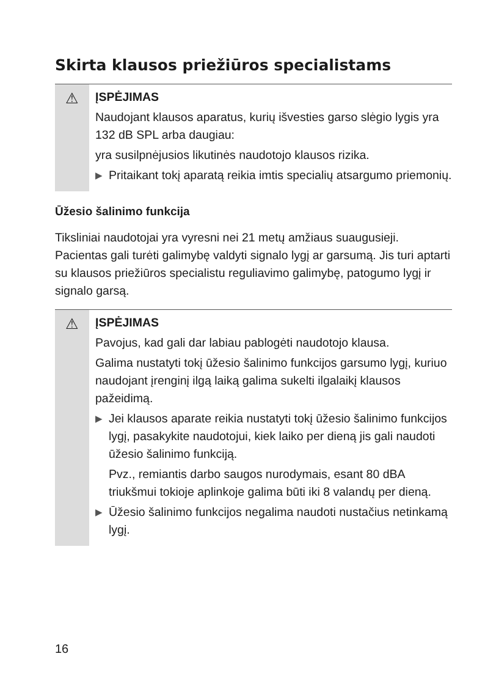Skirta klausos priežiūros specialistams
⚠
ĮSPĖJIMAS
Naudojant klausos aparatus, kurių išvesties garso slėgio lygis yra 132 dB SPL arba daugiau:
yra susilpnėjusios likutinės naudotojo klausos rizika.
▶ Pritaikant tokį aparatą reikia imtis specialių atsargumo priemonių.
Ūžesio šalinimo funkcija
Tiksliniai naudotojai yra vyresni nei 21 metų amžiaus suaugusieji. Pacientas gali turėti galimybę valdyti signalo lygį ar garsumą. Jis turi aptarti su klausos priežiūros specialistu reguliavimo galimybę, patogumo lygį ir signalo garsą.
⚠
ĮSPĖJIMAS
Pavojus, kad gali dar labiau pablogėti naudotojo klausa.
Galima nustatyti tokį ūžesio šalinimo funkcijos garsumo lygį, kuriuo naudojant įrenginį ilgą laiką galima sukelti ilgalaikį klausos pažeidimą.
▶ Jei klausos aparate reikia nustatyti tokį ūžesio šalinimo funkcijos lygį, pasakykite naudotojui, kiek laiko per dieną jis gali naudoti ūžesio šalinimo funkciją.
Pvz., remiantis darbo saugos nurodymais, esant 80 dBA triukšmui tokioje aplinkoje galima būti iki 8 valandų per dieną.
▶ Ūžesio šalinimo funkcijos negalima naudoti nustačius netinkamą lygį.
16